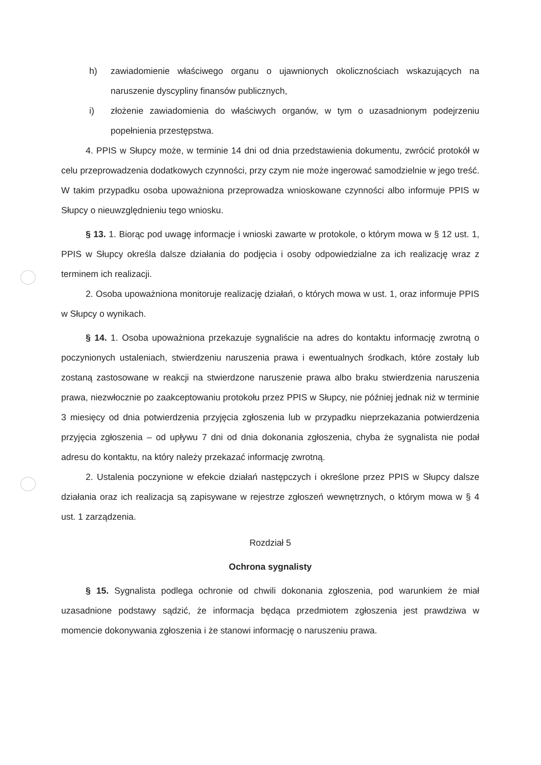h) zawiadomienie właściwego organu o ujawnionych okolicznościach wskazujących na naruszenie dyscypliny finansów publicznych,
i) złożenie zawiadomienia do właściwych organów, w tym o uzasadnionym podejrzeniu popełnienia przestępstwa.
4. PPIS w Słupcy może, w terminie 14 dni od dnia przedstawienia dokumentu, zwrócić protokół w celu przeprowadzenia dodatkowych czynności, przy czym nie może ingerować samodzielnie w jego treść. W takim przypadku osoba upoważniona przeprowadza wnioskowane czynności albo informuje PPIS w Słupcy o nieuwzględnieniu tego wniosku.
§ 13. 1. Biorąc pod uwagę informacje i wnioski zawarte w protokole, o którym mowa w § 12 ust. 1, PPIS w Słupcy określa dalsze działania do podjęcia i osoby odpowiedzialne za ich realizację wraz z terminem ich realizacji.
2. Osoba upoważniona monitoruje realizację działań, o których mowa w ust. 1, oraz informuje PPIS w Słupcy o wynikach.
§ 14. 1. Osoba upoważniona przekazuje sygnaliście na adres do kontaktu informację zwrotną o poczynionych ustaleniach, stwierdzeniu naruszenia prawa i ewentualnych środkach, które zostały lub zostaną zastosowane w reakcji na stwierdzone naruszenie prawa albo braku stwierdzenia naruszenia prawa, niezwłocznie po zaakceptowaniu protokołu przez PPIS w Słupcy, nie później jednak niż w terminie 3 miesięcy od dnia potwierdzenia przyjęcia zgłoszenia lub w przypadku nieprzekazania potwierdzenia przyjęcia zgłoszenia – od upływu 7 dni od dnia dokonania zgłoszenia, chyba że sygnalista nie podał adresu do kontaktu, na który należy przekazać informację zwrotną.
2. Ustalenia poczynione w efekcie działań następczych i określone przez PPIS w Słupcy dalsze działania oraz ich realizacja są zapisywane w rejestrze zgłoszeń wewnętrznych, o którym mowa w § 4 ust. 1 zarządzenia.
Rozdział 5
Ochrona sygnalisty
§ 15. Sygnalista podlega ochronie od chwili dokonania zgłoszenia, pod warunkiem że miał uzasadnione podstawy sądzić, że informacja będąca przedmiotem zgłoszenia jest prawdziwa w momencie dokonywania zgłoszenia i że stanowi informację o naruszeniu prawa.